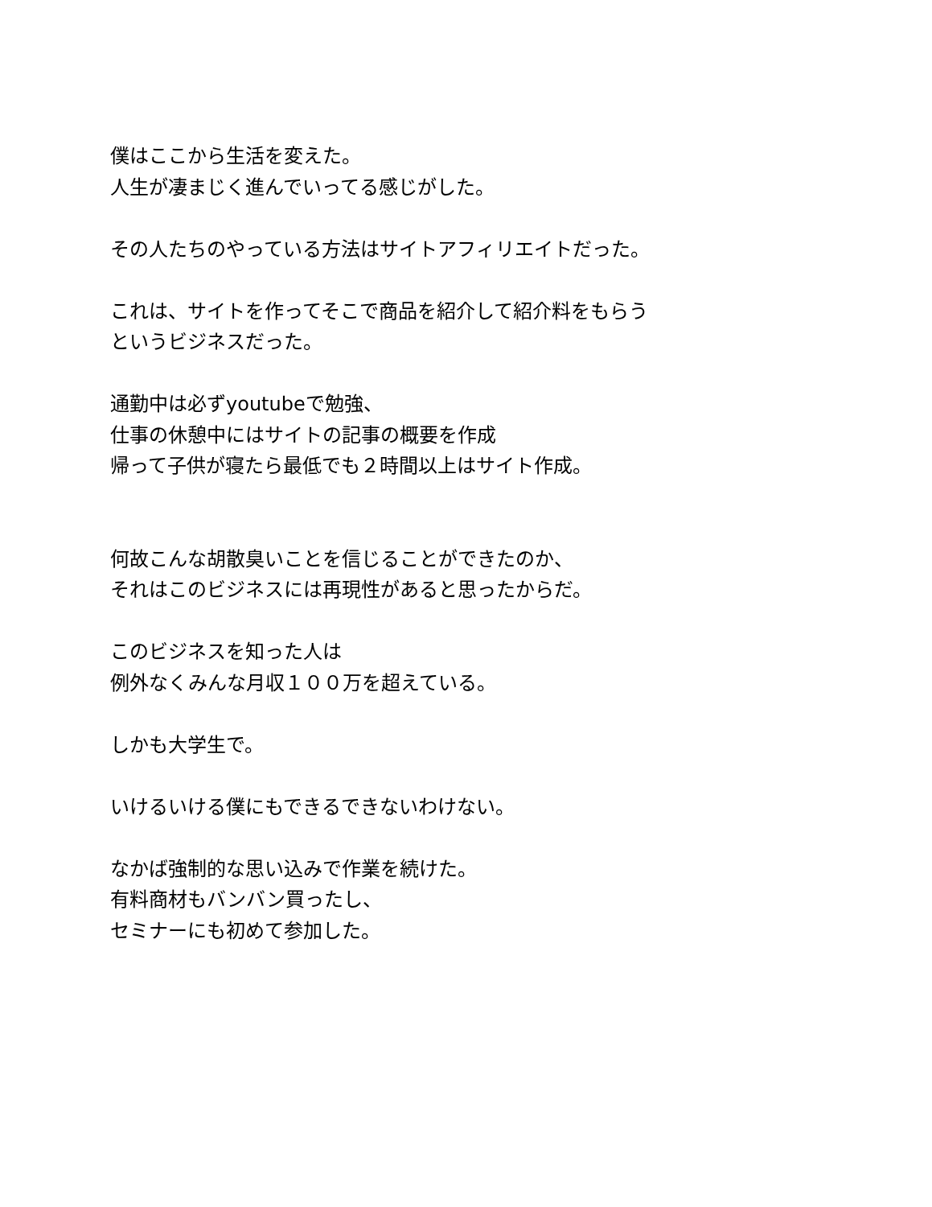僕はここから生活を変えた。
人生が凄まじく進んでいってる感じがした。
その人たちのやっている方法はサイトアフィリエイトだった。
これは、サイトを作ってそこで商品を紹介して紹介料をもらう
というビジネスだった。
通勤中は必ずyoutubeで勉強、
仕事の休憩中にはサイトの記事の概要を作成
帰って子供が寝たら最低でも２時間以上はサイト作成。
何故こんな胡散臭いことを信じることができたのか、
それはこのビジネスには再現性があると思ったからだ。
このビジネスを知った人は
例外なくみんな月収１００万を超えている。
しかも大学生で。
いけるいける僕にもできるできないわけない。
なかば強制的な思い込みで作業を続けた。
有料商材もバンバン買ったし、
セミナーにも初めて参加した。